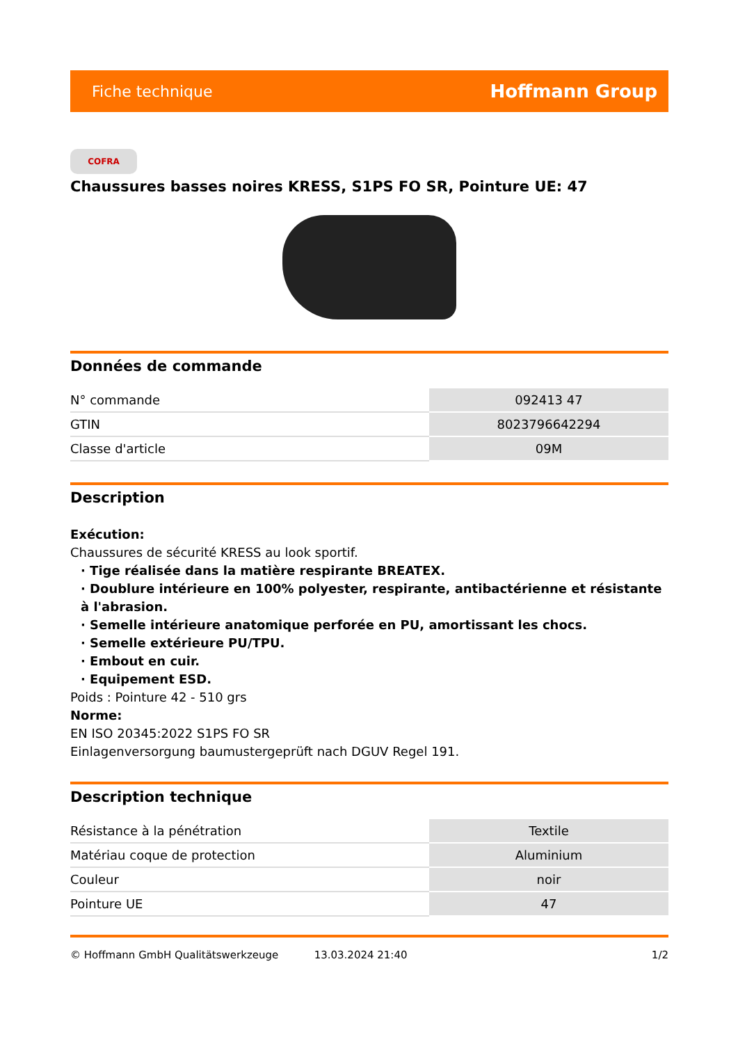Fiche technique Hoffmann Group
COFRA
Chaussures basses noires KRESS, S1PS FO SR, Pointure UE: 47
Données de commande
| N° commande | 092413 47 |
| GTIN | 8023796642294 |
| Classe d'article | 09M |
Description
Exécution:
Chaussures de sécurité KRESS au look sportif.
· Tige réalisée dans la matière respirante BREATEX.
· Doublure intérieure en 100% polyester, respirante, antibactérienne et résistante à l'abrasion.
· Semelle intérieure anatomique perforée en PU, amortissant les chocs.
· Semelle extérieure PU/TPU.
· Embout en cuir.
· Equipement ESD.
Poids : Pointure 42 - 510 grs
Norme:
EN ISO 20345:2022 S1PS FO SR
Einlagenversorgung baumustergeprüft nach DGUV Regel 191.
Description technique
| Résistance à la pénétration | Textile |
| Matériau coque de protection | Aluminium |
| Couleur | noir |
| Pointure UE | 47 |
© Hoffmann GmbH Qualitätswerkzeuge 13.03.2024 21:40 1/2